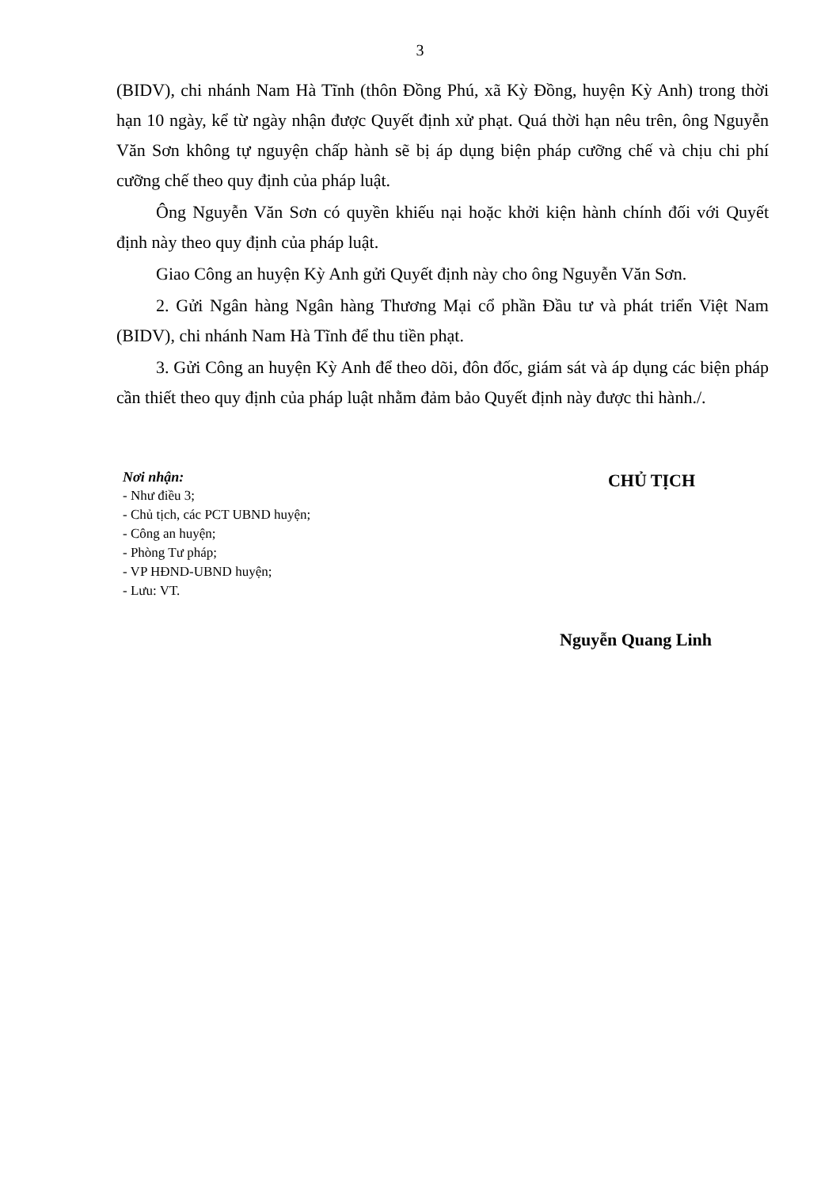3
(BIDV), chi nhánh Nam Hà Tĩnh (thôn Đồng Phú, xã Kỳ Đồng, huyện Kỳ Anh) trong thời hạn 10 ngày, kể từ ngày nhận được Quyết định xử phạt. Quá thời hạn nêu trên, ông Nguyễn Văn Sơn không tự nguyện chấp hành sẽ bị áp dụng biện pháp cưỡng chế và chịu chi phí cưỡng chế theo quy định của pháp luật.
Ông Nguyễn Văn Sơn có quyền khiếu nại hoặc khởi kiện hành chính đối với Quyết định này theo quy định của pháp luật.
Giao Công an huyện Kỳ Anh gửi Quyết định này cho ông Nguyễn Văn Sơn.
2. Gửi Ngân hàng Ngân hàng Thương Mại cổ phần Đầu tư và phát triển Việt Nam (BIDV), chi nhánh Nam Hà Tĩnh để thu tiền phạt.
3. Gửi Công an huyện Kỳ Anh để theo dõi, đôn đốc, giám sát và áp dụng các biện pháp cần thiết theo quy định của pháp luật nhằm đảm bảo Quyết định này được thi hành./.
Nơi nhận:
- Như điều 3;
- Chủ tịch, các PCT UBND huyện;
- Công an huyện;
- Phòng Tư pháp;
- VP HĐND-UBND huyện;
- Lưu: VT.
CHỦ TỊCH
Nguyễn Quang Linh